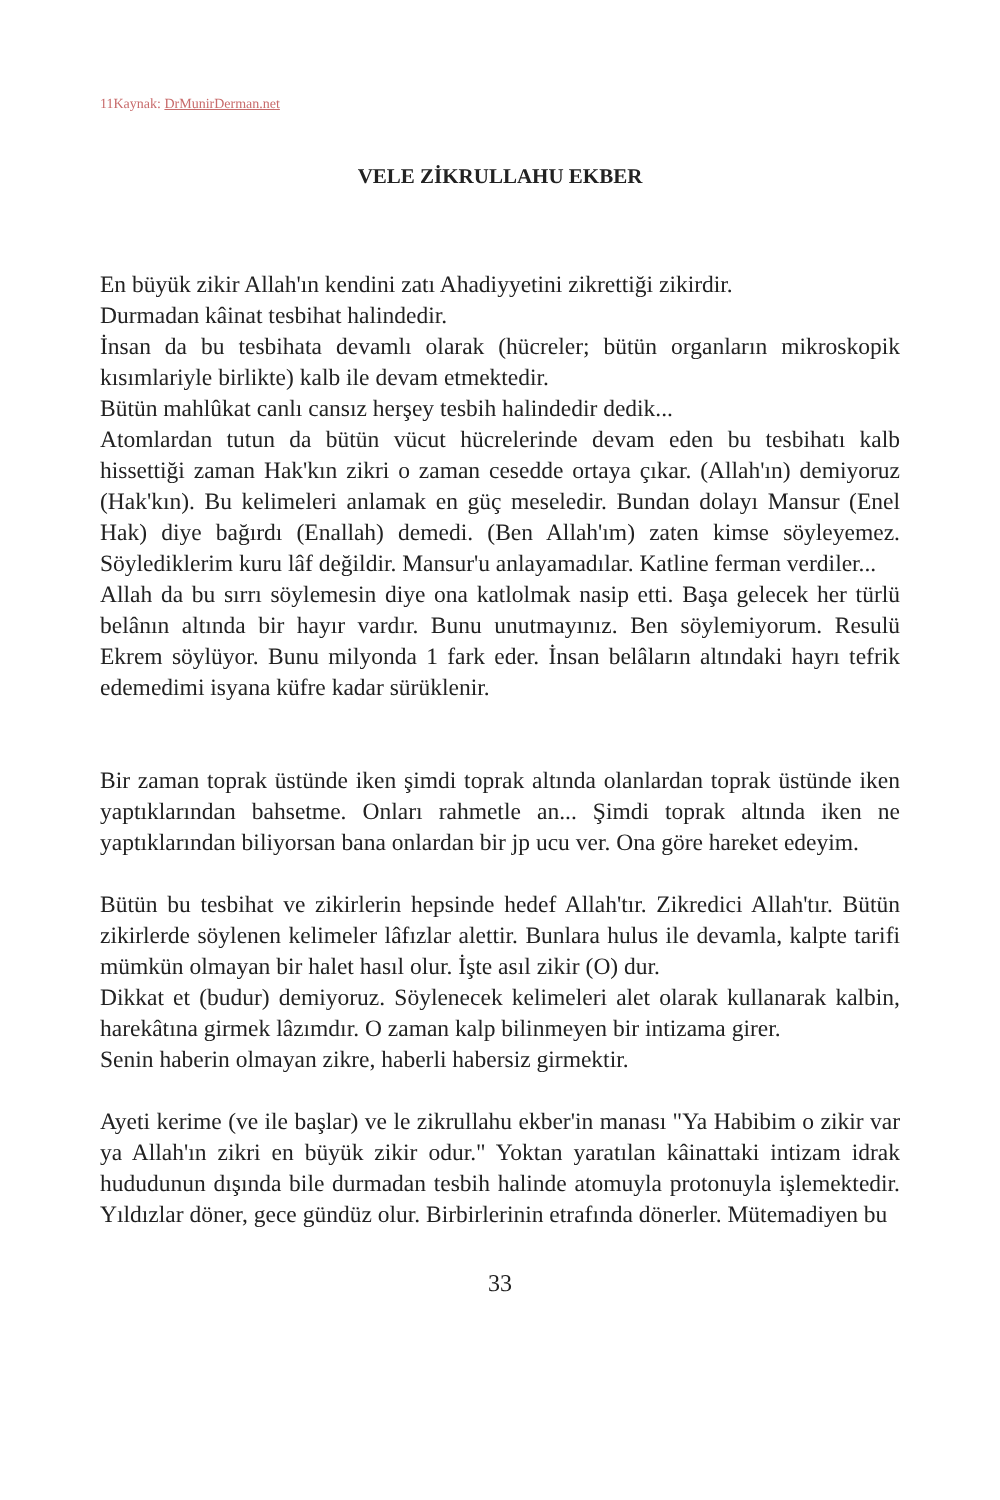11Kaynak: DrMunirDerman.net
VELE ZİKRULLAHU EKBER
En büyük zikir Allah'ın kendini zatı Ahadiyyetini zikrettiği zikirdir.
Durmadan kâinat tesbihat halindedir.
İnsan da bu tesbihata devamlı olarak (hücreler; bütün organların mikroskopik kısımlariyle birlikte) kalb ile devam etmektedir.
Bütün mahlûkat canlı cansız herşey tesbih halindedir dedik...
Atomlardan tutun da bütün vücut hücrelerinde devam eden bu tesbihatı kalb hissettiği zaman Hak'kın zikri o zaman cesedde ortaya çıkar. (Allah'ın) demiyoruz (Hak'kın). Bu kelimeleri anlamak en güç meseledir. Bundan dolayı Mansur (Enel Hak) diye bağırdı (Enallah) demedi. (Ben Allah'ım) zaten kimse söyleyemez. Söylediklerim kuru lâf değildir. Mansur'u anlayamadılar. Katline ferman verdiler...
Allah da bu sırrı söylemesin diye ona katlolmak nasip etti. Başa gelecek her türlü belânın altında bir hayır vardır. Bunu unutmayınız. Ben söylemiyorum. Resulü Ekrem söylüyor. Bunu milyonda 1 fark eder. İnsan belâların altındaki hayrı tefrik edemedimi isyana küfre kadar sürüklenir.
Bir zaman toprak üstünde iken şimdi toprak altında olanlardan toprak üstünde iken yaptıklarından bahsetme. Onları rahmetle an... Şimdi toprak altında iken ne yaptıklarından biliyorsan bana onlardan bir jp ucu ver. Ona göre hareket edeyim.
Bütün bu tesbihat ve zikirlerin hepsinde hedef Allah'tır. Zikredici Allah'tır. Bütün zikirlerde söylenen kelimeler lâfızlar alettir. Bunlara hulus ile devamla, kalpte tarifi mümkün olmayan bir halet hasıl olur. İşte asıl zikir (O) dur.
Dikkat et (budur) demiyoruz. Söylenecek kelimeleri alet olarak kullanarak kalbin, harekâtına girmek lâzımdır. O zaman kalp bilinmeyen bir intizama girer.
Senin haberin olmayan zikre, haberli habersiz girmektir.
Ayeti kerime (ve ile başlar) ve le zikrullahu ekber'in manası "Ya Habibim o zikir var ya Allah'ın zikri en büyük zikir odur." Yoktan yaratılan kâinattaki intizam idrak hududunun dışında bile durmadan tesbih halinde atomuyla protonuyla işlemektedir. Yıldızlar döner, gece gündüz olur. Birbirlerinin etrafında dönerler. Mütemadiyen bu
33